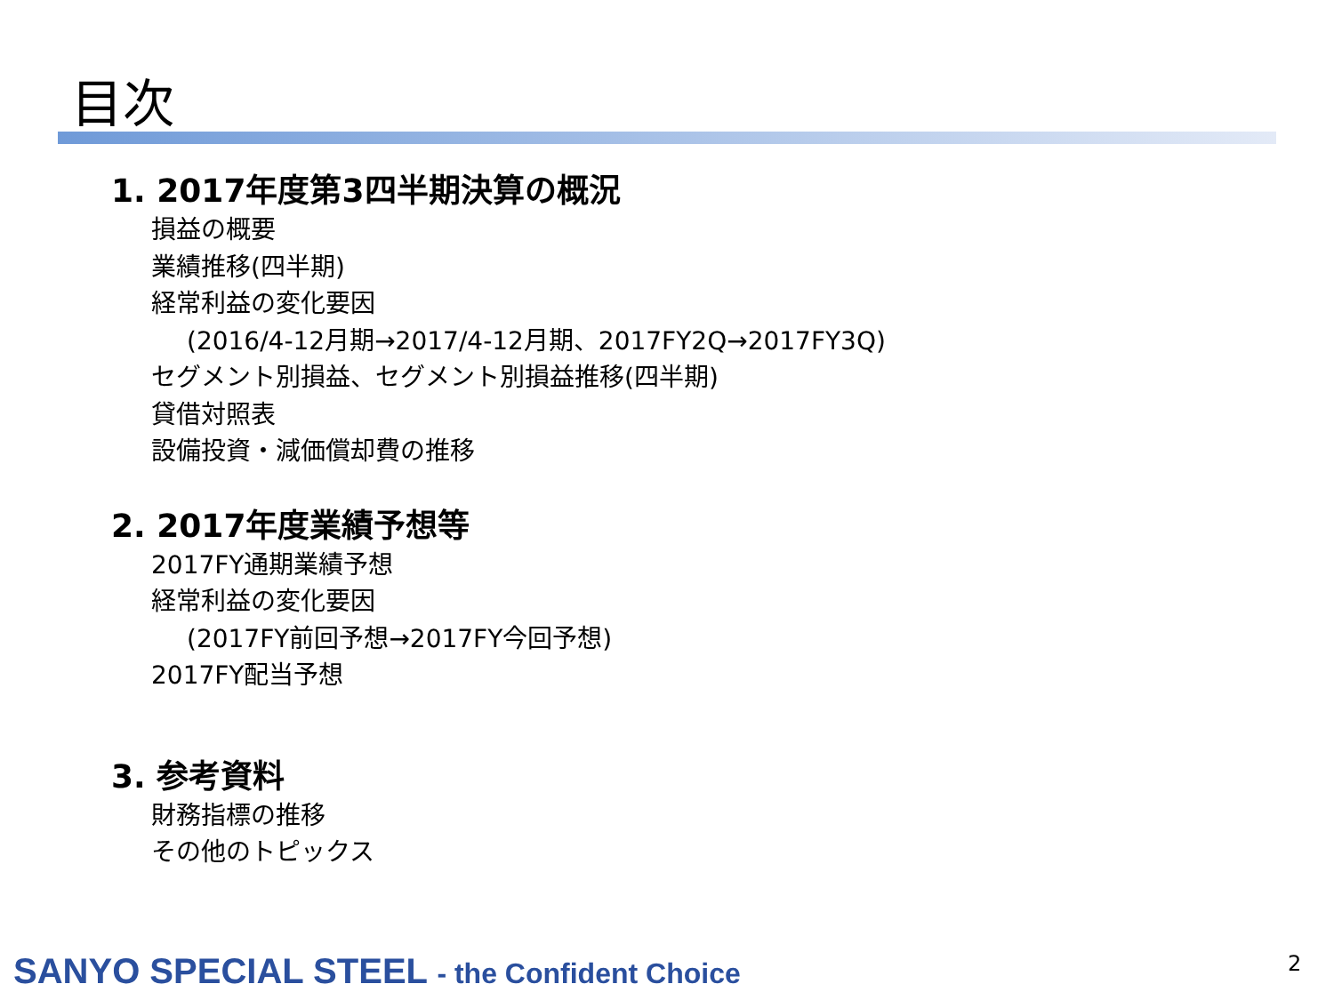目次
1. 2017年度第3四半期決算の概況
損益の概要
業績推移(四半期)
経常利益の変化要因
(2016/4-12月期→2017/4-12月期、2017FY2Q→2017FY3Q)
セグメント別損益、セグメント別損益推移(四半期)
貸借対照表
設備投資・減価償却費の推移
2. 2017年度業績予想等
2017FY通期業績予想
経常利益の変化要因
(2017FY前回予想→2017FY今回予想)
2017FY配当予想
3. 参考資料
財務指標の推移
その他のトピックス
SANYO SPECIAL STEEL - the Confident Choice
2